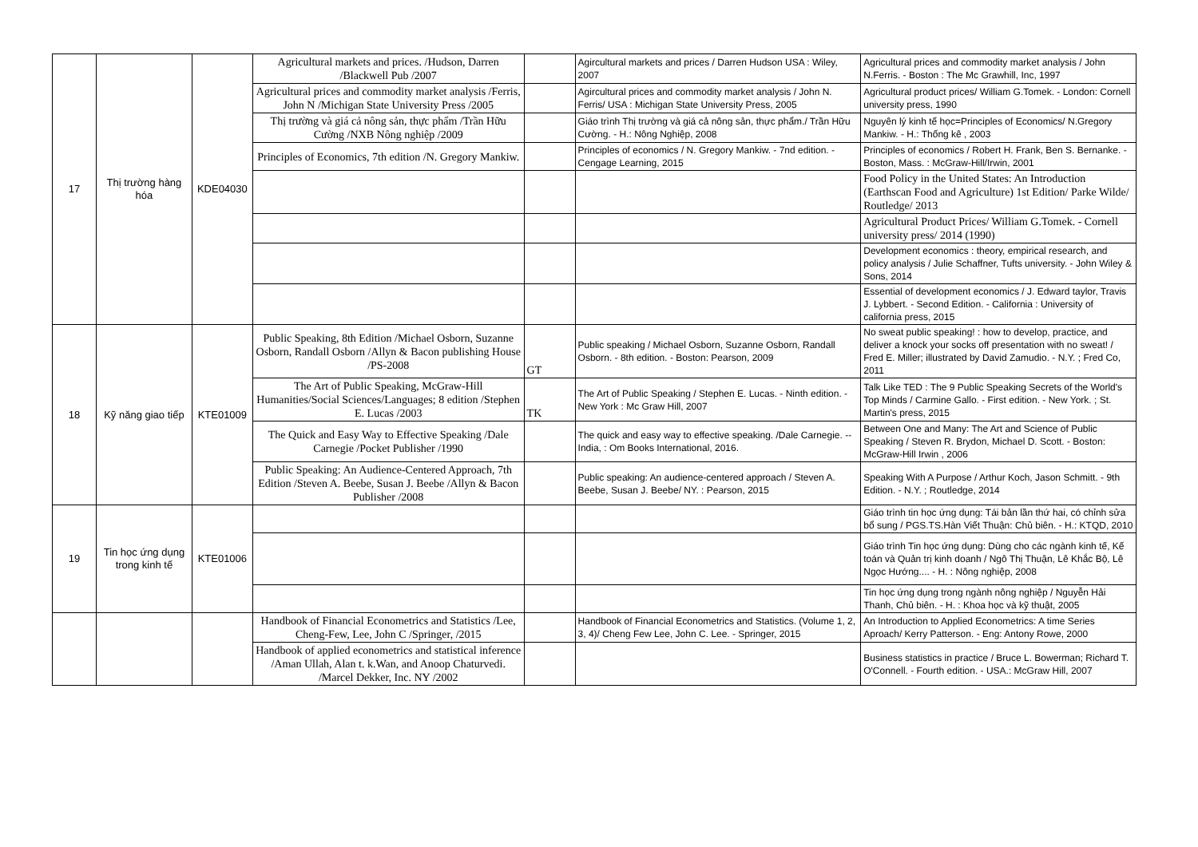| 17 | Thị trường hàng hóa | KDE04030 | Agricultural markets and prices. /Hudson, Darren /Blackwell Pub /2007 | | Agircultural markets and prices / Darren Hudson USA : Wiley, 2007 | Agricultural prices and commodity market analysis / John N.Ferris. - Boston : The Mc Grawhill, Inc, 1997 |
| | | | Agricultural prices and commodity market analysis /Ferris, John N /Michigan State University Press /2005 | | Agircultural prices and commodity market analysis / John N. Ferris/ USA : Michigan State University Press, 2005 | Agricultural product prices/ William G.Tomek. - London: Cornell university press, 1990 |
| | | | Thị trường và giá cả nông sản, thực phẩm /Trần Hữu Cường /NXB Nông nghiệp /2009 | | Giáo trình Thị trường và giá cả nông sản, thực phẩm./ Trần Hữu Cường. - H.: Nông Nghiệp, 2008 | Nguyên lý kinh tế học=Principles of Economics/ N.Gregory Mankiw. - H.: Thống kê , 2003 |
| | | | Principles of Economics, 7th edition /N. Gregory Mankiw. | | Principles of economics / N. Gregory Mankiw. - 7nd edition. - Cengage Learning, 2015 | Principles of economics / Robert H. Frank, Ben S. Bernanke. - Boston, Mass. : McGraw-Hill/Irwin, 2001 |
| | | | | | | Food Policy in the United States: An Introduction (Earthscan Food and Agriculture) 1st Edition/ Parke Wilde/ Routledge/ 2013 |
| | | | | | | Agricultural Product Prices/ William G.Tomek. - Cornell university press/ 2014 (1990) |
| | | | | | | Development economics : theory, empirical research, and policy analysis / Julie Schaffner, Tufts university. - John Wiley & Sons, 2014 |
| | | | | | | Essential of development economics / J. Edward taylor, Travis J. Lybbert. - Second Edition. - California : University of california press, 2015 |
| 18 | Kỹ năng giao tiếp | KTE01009 | Public Speaking, 8th Edition /Michael Osborn, Suzanne Osborn, Randall Osborn /Allyn & Bacon publishing House /PS-2008 | GT | Public speaking / Michael Osborn, Suzanne Osborn, Randall Osborn. - 8th edition. - Boston: Pearson, 2009 | No sweat public speaking! : how to develop, practice, and deliver a knock your socks off presentation with no sweat! / Fred E. Miller; illustrated by David Zamudio. - N.Y. ; Fred Co, 2011 |
| | | | The Art of Public Speaking, McGraw-Hill Humanities/Social Sciences/Languages; 8 edition /Stephen E. Lucas /2003 | TK | The Art of Public Speaking / Stephen E. Lucas. - Ninth edition. - New York : Mc Graw Hill, 2007 | Talk Like TED : The 9 Public Speaking Secrets of the World's Top Minds / Carmine Gallo. - First edition. - New York. ; St. Martin's press, 2015 |
| | | | The Quick and Easy Way to Effective Speaking /Dale Carnegie /Pocket Publisher /1990 | | The quick and easy way to effective speaking. /Dale Carnegie. -- India, : Om Books International, 2016. | Between One and Many: The Art and Science of Public Speaking / Steven R. Brydon, Michael D. Scott. - Boston: McGraw-Hill Irwin , 2006 |
| | | | Public Speaking: An Audience-Centered Approach, 7th Edition /Steven A. Beebe, Susan J. Beebe /Allyn & Bacon Publisher /2008 | | Public speaking: An audience-centered approach / Steven A. Beebe, Susan J. Beebe/ NY. : Pearson, 2015 | Speaking With A Purpose / Arthur Koch, Jason Schmitt. - 9th Edition. - N.Y. ; Routledge, 2014 |
| 19 | Tin học ứng dụng trong kinh tế | KTE01006 | | | | Giáo trình tin học ứng dụng: Tái bản lần thứ hai, có chỉnh sửa bổ sung / PGS.TS.Hàn Viết Thuận: Chủ biên. - H.: KTQD, 2010 |
| | | | | | | Giáo trình Tin học ứng dụng: Dùng cho các ngành kinh tế, Kế toán và Quản trị kinh doanh / Ngô Thị Thuận, Lê Khắc Bộ, Lê Ngọc Hướng.... - H. : Nông nghiệp, 2008 |
| | | | | | | Tin học ứng dụng trong ngành nông nghiệp / Nguyễn Hải Thanh, Chủ biên. - H. : Khoa học và kỹ thuật, 2005 |
| | | | Handbook of Financial Econometrics and Statistics /Lee, Cheng-Few, Lee, John C /Springer, /2015 | | Handbook of Financial Econometrics and Statistics. (Volume 1, 2, 3, 4)/ Cheng Few Lee, John C. Lee. - Springer, 2015 | An Introduction to Applied Econometrics: A time Series Aproach/ Kerry Patterson. - Eng: Antony Rowe, 2000 |
| | | | Handbook of applied econometrics and statistical inference /Aman Ullah, Alan t. k.Wan, and Anoop Chaturvedi. /Marcel Dekker, Inc. NY /2002 | | | Business statistics in practice / Bruce L. Bowerman; Richard T. O'Connell. - Fourth edition. - USA.: McGraw Hill, 2007 |